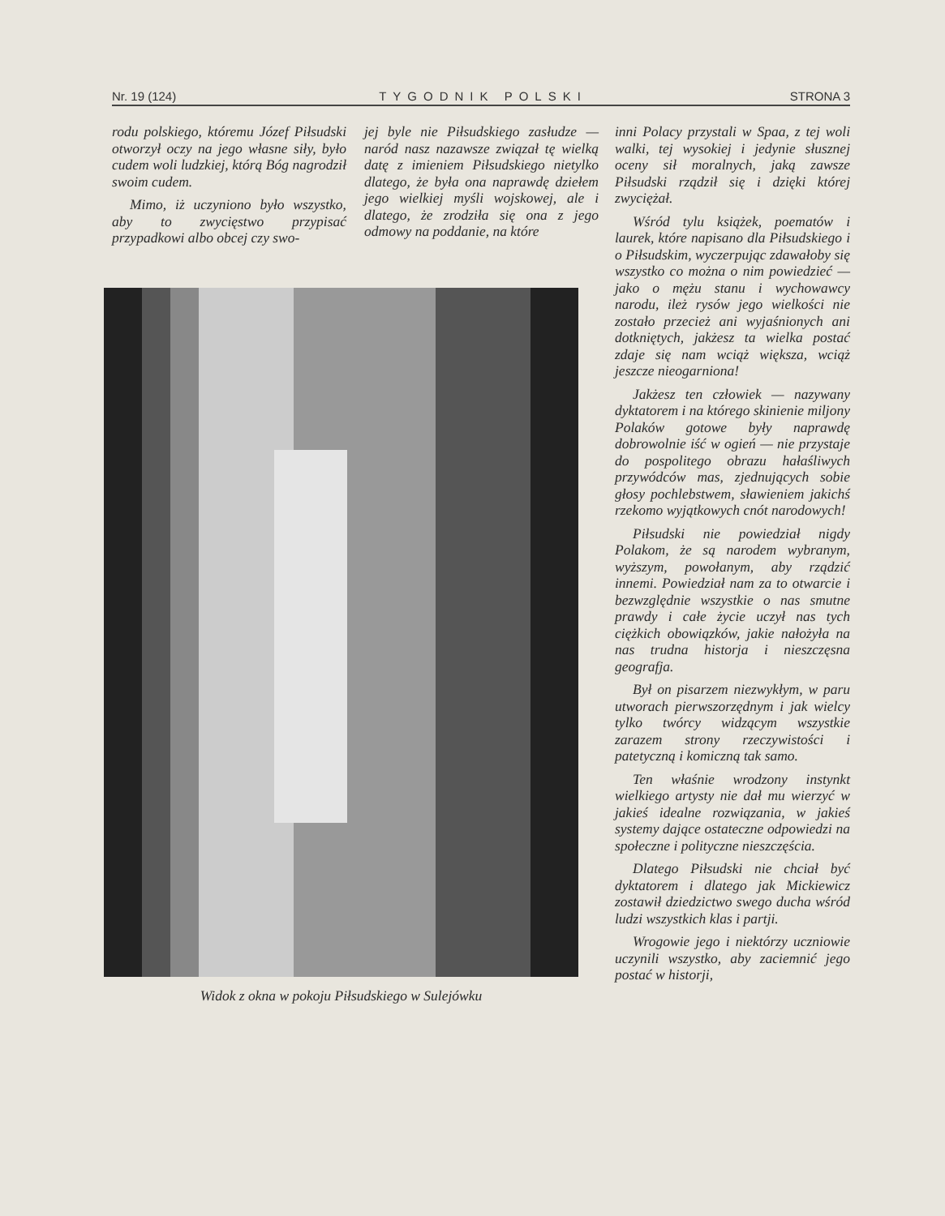Nr. 19 (124) TYGODNIK POLSKI STRONA 3
rodu polskiego, któremu Józef Piłsudski otworzył oczy na jego własne siły, było cudem woli ludzkiej, którą Bóg nagrodził swoim cudem.
Mimo, iż uczyniono było wszystko, aby to zwycięstwo przypisać przypadkowi albo obcej czy swo-
jej byle nie Piłsudskiego zasłudze — naród nasz nazawsze związał tę wielką datę z imieniem Piłsudskiego nietylko dlatego, że była ona naprawdę dziełem jego wielkiej myśli wojskowej, ale i dlatego, że zrodziła się ona z jego odmowy na poddanie, na które
Widok z okna w pokoju Piłsudskiego w Sulejówku
inni Polacy przystali w Spaa, z tej woli walki, tej wysokiej i jedynie słusznej oceny sił moralnych, jaką zawsze Piłsudski rządził się i dzięki której zwyciężał.
Wśród tylu książek, poematów i laurek, które napisano dla Piłsudskiego i o Piłsudskim, wyczerpując zdawałoby się wszystko co można o nim powiedzieć — jako o mężu stanu i wychowawcy narodu, ileż rysów jego wielkości nie zostało przecież ani wyjaśnionych ani dotkniętych, jakżesz ta wielka postać zdaje się nam wciąż większa, wciąż jeszcze nieogarniona!
Jakżesz ten człowiek — nazywany dyktatorem i na którego skinienie miljony Polaków gotowe były naprawdę dobrowolnie iść w ogień — nie przystaje do pospolitego obrazu hałaśliwych przywódców mas, zjednujących sobie głosy pochlebstwem, sławieniem jakichś rzekomo wyjątkowych cnót narodowych!
Piłsudski nie powiedział nigdy Polakom, że są narodem wybranym, wyższym, powołanym, aby rządzić innemi. Powiedział nam za to otwarcie i bezwzględnie wszystkie o nas smutne prawdy i całe życie uczył nas tych ciężkich obowiązków, jakie nałożyła na nas trudna historja i nieszczęsna geografja.
Był on pisarzem niezwykłym, w paru utworach pierwszorzędnym i jak wielcy tylko twórcy widzącym wszystkie zarazem strony rzeczywistości i patetyczną i komiczną tak samo.
Ten właśnie wrodzony instynkt wielkiego artysty nie dał mu wierzyć w jakieś idealne rozwiązania, w jakieś systemy dające ostateczne odpowiedzi na społeczne i polityczne nieszczęścia.
Dlatego Piłsudski nie chciał być dyktatorem i dlatego jak Mickiewicz zostawił dziedzictwo swego ducha wśród ludzi wszystkich klas i partji.
Wrogowie jego i niektórzy uczniowie uczynili wszystko, aby zaciemnić jego postać w historji,